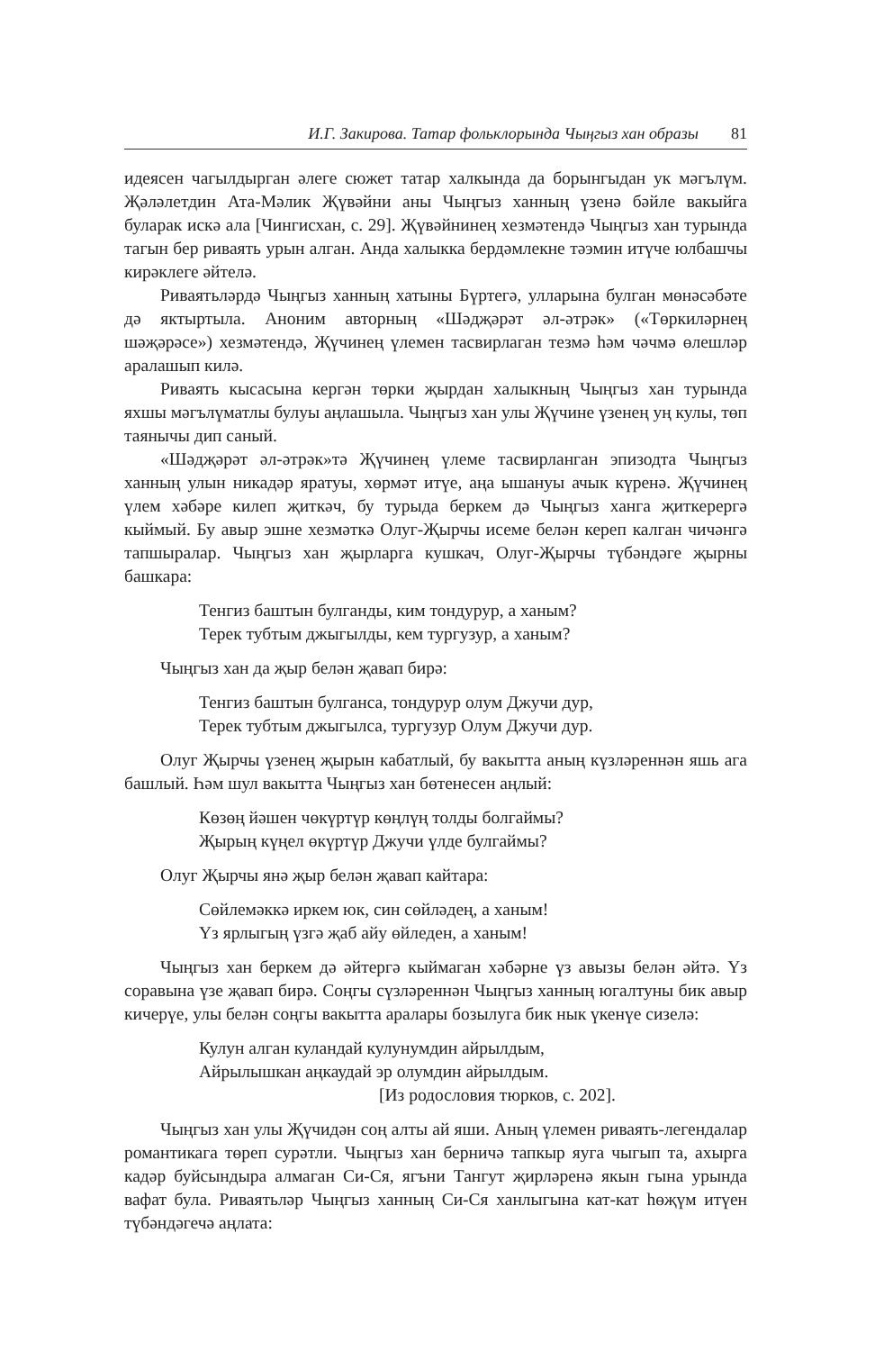И.Г. Закирова. Татар фольклорында Чыңгыз хан образы 81
идеясен чагылдырган әлеге сюжет татар халкында да борынгыдан ук мәгълүм. Җәләлетдин Ата-Мәлик Җүвәйни аны Чыңгыз ханның үзенә бәйле вакыйга буларак искә ала [Чингисхан, с. 29]. Җүвәйнинең хезмәтендә Чыңгыз хан турында тагын бер риваять урын алган. Анда халыкка бердәмлекне тәэмин итүче юлбашчы кирәклеге әйтелә.
Риваятьләрдә Чыңгыз ханның хатыны Бүртегә, улларына булган мөнәсәбәте дә яктыртыла. Аноним авторның «Шәдҗәрәт әл-әтрәк» («Төркиләрнең шәҗәрәсе») хезмәтендә, Җүчинең үлемен тасвирлаган тезмә һәм чәчмә өлешләр аралашып килә.
Риваять кысасына кергән төрки җырдан халыкның Чыңгыз хан турында яхшы мәгълүматлы булуы аңлашыла. Чыңгыз хан улы Җүчине үзенең уң кулы, төп таянычы дип саный.
«Шәдҗәрәт әл-әтрәк»тә Җүчинең үлеме тасвирланган эпизодта Чыңгыз ханның улын никадәр яратуы, хөрмәт итүе, аңа ышануы ачык күренә. Җүчинең үлем хәбәре килеп җиткәч, бу турыда беркем дә Чыңгыз ханга җиткерергә кыймый. Бу авыр эшне хезмәткә Олуг-Җырчы исеме белән кереп калган чичәнгә тапшыралар. Чыңгыз хан җырларга кушкач, Олуг-Җырчы түбәндәге җырны башкара:
Тенгиз баштын булганды, ким тондурур, а ханым?
Терек тубтым джыгылды, кем тургузур, а ханым?
Чыңгыз хан да җыр белән җавап бирә:
Тенгиз баштын булганса, тондурур олум Джучи дур,
Терек тубтым джыгылса, тургузур Олум Джучи дур.
Олуг Җырчы үзенең җырын кабатлый, бу вакытта аның күзләреннән яшь ага башлый. Һәм шул вакытта Чыңгыз хан бөтенесен аңлый:
Көзөң йәшен чөкүртүр көңлүң толды болгаймы?
Җырың күңел өкүртүр Джучи үлде булгаймы?
Олуг Җырчы янә җыр белән җавап кайтара:
Сөйлемәккә иркем юк, син сөйләдең, а ханым!
Үз ярлыгың үзгә җаб айу өйледен, а ханым!
Чыңгыз хан беркем дә әйтергә кыймаган хәбәрне үз авызы белән әйтә. Үз соравына үзе җавап бирә. Соңгы сүзләреннән Чыңгыз ханның югалтуны бик авыр кичерүе, улы белән соңгы вакытта аралары бозылуга бик нык үкенүе сизелә:
Кулун алган куландай кулунумдин айрылдым,
Айрылышкан аңкаудай эр олумдин айрылдым.
[Из родословия тюрков, с. 202].
Чыңгыз хан улы Җүчидән соң алты ай яши. Аның үлемен риваять-легендалар романтикага төреп сурәтли. Чыңгыз хан берничә тапкыр яуга чыгып та, ахырга кадәр буйсындыра алмаган Си-Ся, ягъни Тангут җирләренә якын гына урында вафат була. Риваятьләр Чыңгыз ханның Си-Ся ханлыгына кат-кат һөҗүм итүен түбәндәгечә аңлата: